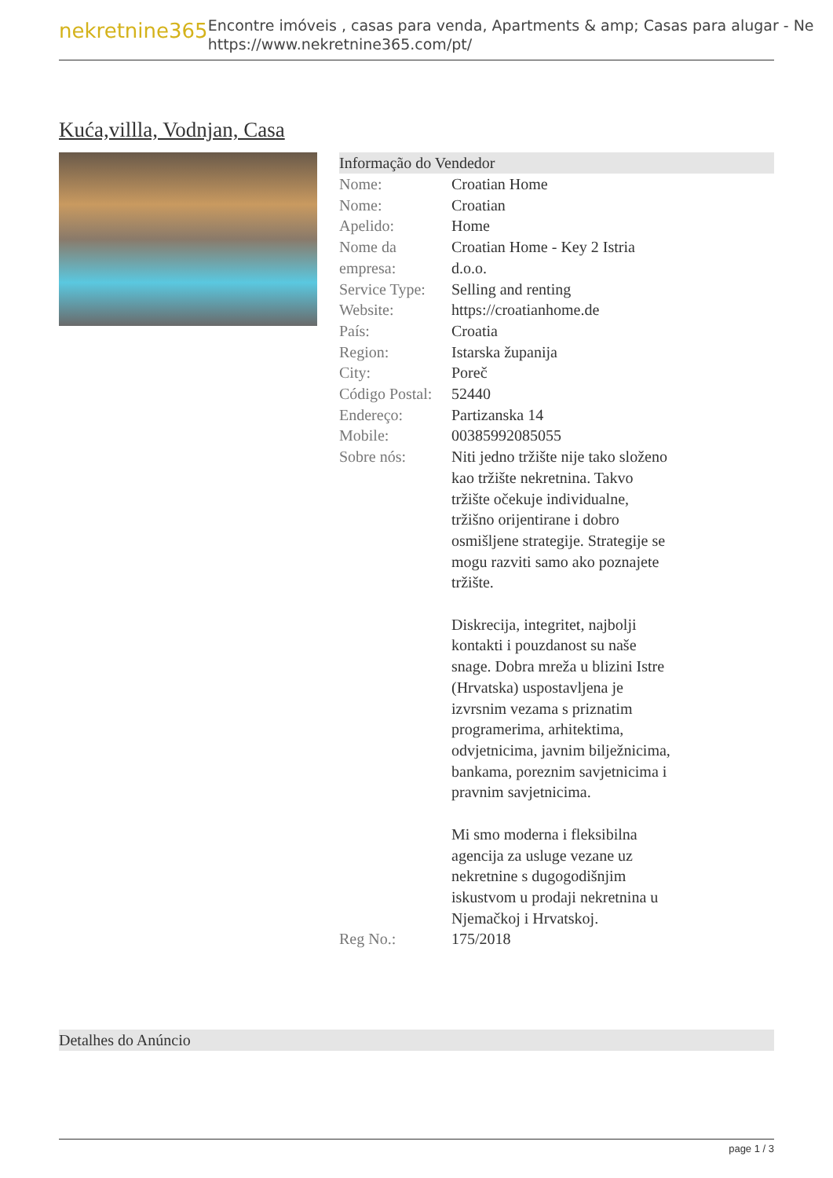nekretnine365
Encontre imóveis , casas para venda, Apartments & amp; Casas para alugar - Ne
https://www.nekretnine365.com/pt/
Kuća,villla, Vodnjan, Casa
Informação do Vendedor
| Nome: | Croatian Home |
| Nome: | Croatian |
| Apelido: | Home |
| Nome da empresa: | Croatian Home - Key 2 Istria d.o.o. |
| Service Type: | Selling and renting |
| Website: | https://croatianhome.de |
| País: | Croatia |
| Region: | Istarska županija |
| City: | Poreč |
| Código Postal: | 52440 |
| Endereço: | Partizanska 14 |
| Mobile: | 00385992085055 |
| Sobre nós: | Niti jedno tržište nije tako složeno kao tržište nekretnina. Takvo tržište očekuje individualne, tržišno orijentirane i dobro osmišljene strategije. Strategije se mogu razviti samo ako poznajete tržište. Diskrecija, integritet, najbolji kontakti i pouzdanost su naše snage. Dobra mreža u blizini Istre (Hrvatska) uspostavljena je izvrsnim vezama s priznatim programerima, arhitektima, odvjetnicima, javnim bilježnicima, bankama, poreznim savjetnicima i pravnim savjetnicima. Mi smo moderna i fleksibilna agencija za usluge vezane uz nekretnine s dugogodišnjim iskustvom u prodaji nekretnina u Njemačkoj i Hrvatskoj. |
| Reg No.: | 175/2018 |
Detalhes do Anúncio
page 1 / 3